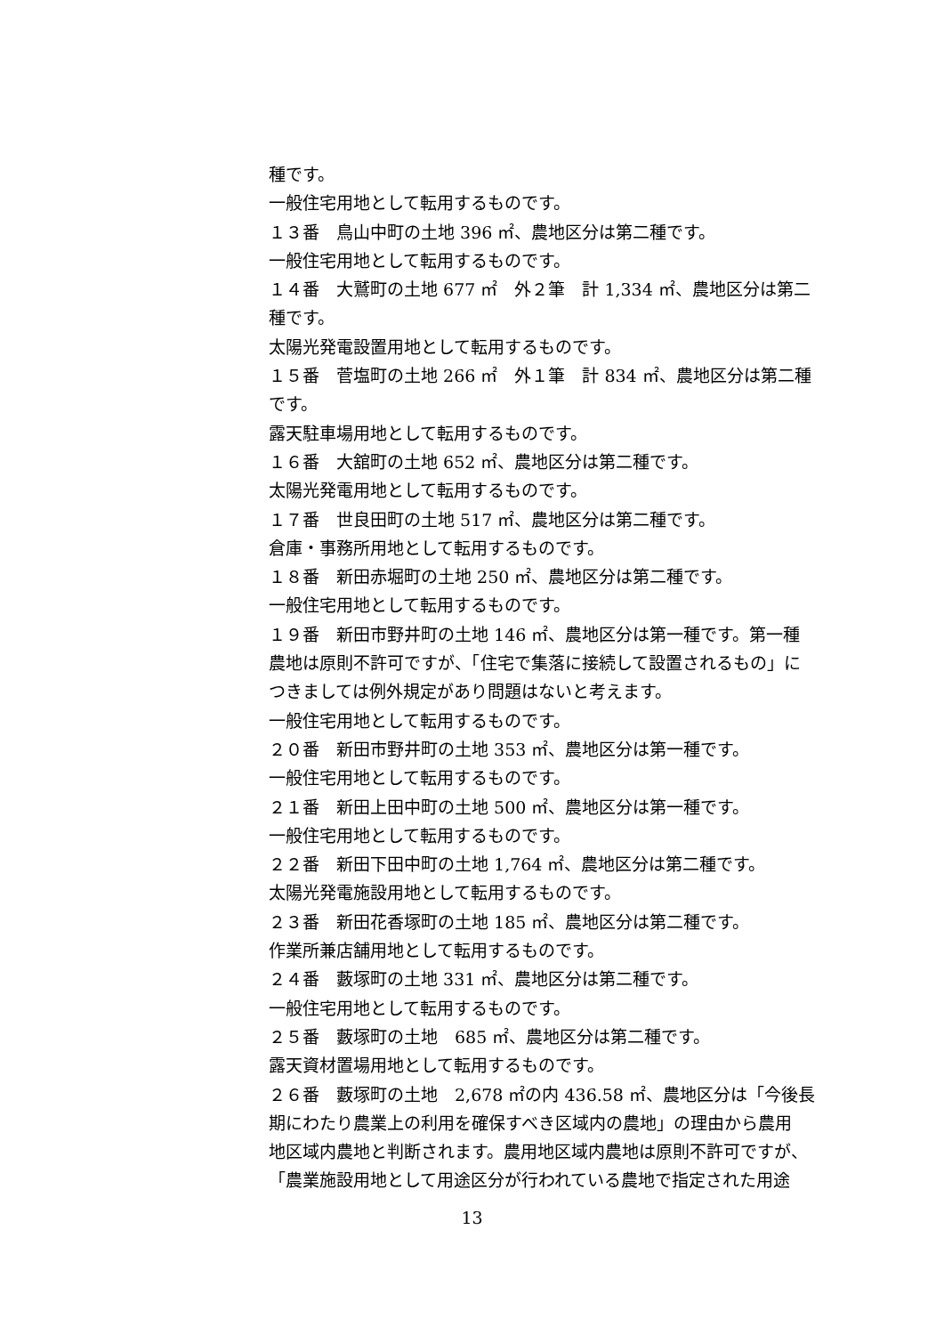種です。
一般住宅用地として転用するものです。
１３番　鳥山中町の土地 396 ㎡、農地区分は第二種です。
一般住宅用地として転用するものです。
１４番　大鷲町の土地 677 ㎡　外２筆　計 1,334 ㎡、農地区分は第二
種です。
太陽光発電設置用地として転用するものです。
１５番　菅塩町の土地 266 ㎡　外１筆　計 834 ㎡、農地区分は第二種
です。
露天駐車場用地として転用するものです。
１６番　大舘町の土地 652 ㎡、農地区分は第二種です。
太陽光発電用地として転用するものです。
１７番　世良田町の土地 517 ㎡、農地区分は第二種です。
倉庫・事務所用地として転用するものです。
１８番　新田赤堀町の土地 250 ㎡、農地区分は第二種です。
一般住宅用地として転用するものです。
１９番　新田市野井町の土地 146 ㎡、農地区分は第一種です。第一種
農地は原則不許可ですが、「住宅で集落に接続して設置されるもの」に
つきましては例外規定があり問題はないと考えます。
一般住宅用地として転用するものです。
２０番　新田市野井町の土地 353 ㎡、農地区分は第一種です。
一般住宅用地として転用するものです。
２１番　新田上田中町の土地 500 ㎡、農地区分は第一種です。
一般住宅用地として転用するものです。
２２番　新田下田中町の土地 1,764 ㎡、農地区分は第二種です。
太陽光発電施設用地として転用するものです。
２３番　新田花香塚町の土地 185 ㎡、農地区分は第二種です。
作業所兼店舗用地として転用するものです。
２４番　藪塚町の土地 331 ㎡、農地区分は第二種です。
一般住宅用地として転用するものです。
２５番　藪塚町の土地　685 ㎡、農地区分は第二種です。
露天資材置場用地として転用するものです。
２６番　藪塚町の土地　2,678 ㎡の内 436.58 ㎡、農地区分は「今後長
期にわたり農業上の利用を確保すべき区域内の農地」の理由から農用
地区域内農地と判断されます。農用地区域内農地は原則不許可ですが、
「農業施設用地として用途区分が行われている農地で指定された用途
13